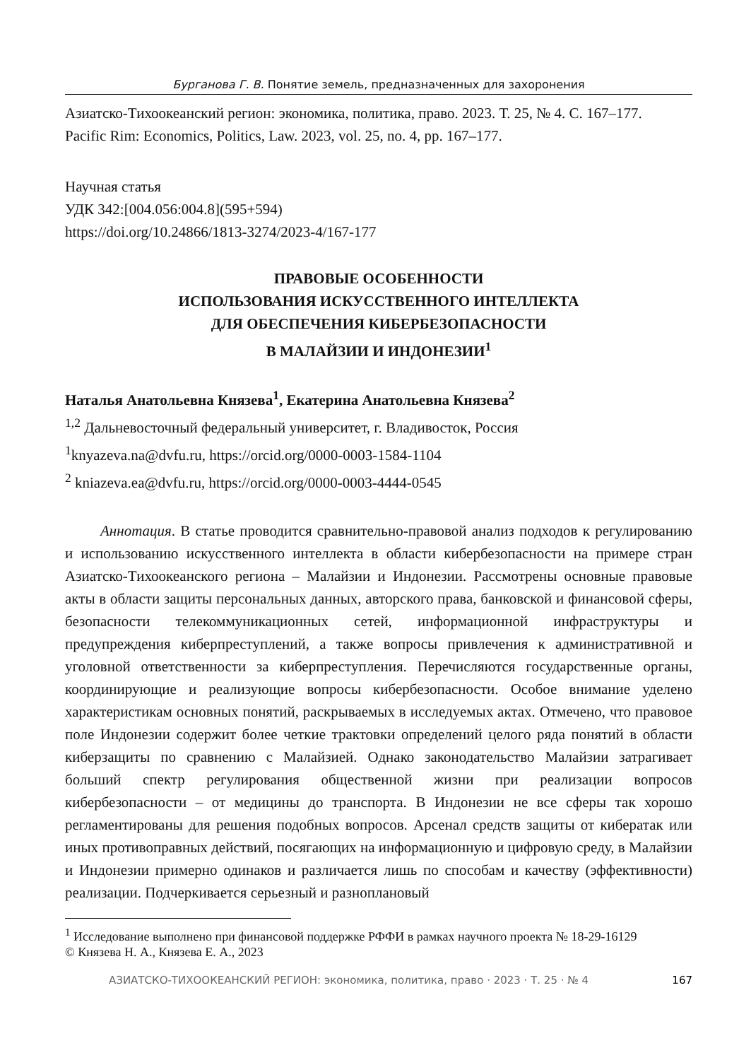Бурганова Г. В. Понятие земель, предназначенных для захоронения
Азиатско-Тихоокеанский регион: экономика, политика, право. 2023. Т. 25, № 4. С. 167–177.
Pacific Rim: Economics, Politics, Law. 2023, vol. 25, no. 4, pp. 167–177.
Научная статья
УДК 342:[004.056:004.8](595+594)
https://doi.org/10.24866/1813-3274/2023-4/167-177
ПРАВОВЫЕ ОСОБЕННОСТИ
ИСПОЛЬЗОВАНИЯ ИСКУССТВЕННОГО ИНТЕЛЛЕКТА
ДЛЯ ОБЕСПЕЧЕНИЯ КИБЕРБЕЗОПАСНОСТИ
В МАЛАЙЗИИ И ИНДОНЕЗИИ<sup>1</sup>
Наталья Анатольевна Князева<sup>1</sup>, Екатерина Анатольевна Князева<sup>2</sup>
<sup>1,2</sup> Дальневосточный федеральный университет, г. Владивосток, Россия
<sup>1</sup> knyazeva.na@dvfu.ru, https://orcid.org/0000-0003-1584-1104
<sup>2</sup> kniazeva.ea@dvfu.ru, https://orcid.org/0000-0003-4444-0545
Аннотация. В статье проводится сравнительно-правовой анализ подходов к регулированию и использованию искусственного интеллекта в области кибербезопасности на примере стран Азиатско-Тихоокеанского региона – Малайзии и Индонезии. Рассмотрены основные правовые акты в области защиты персональных данных, авторского права, банковской и финансовой сферы, безопасности телекоммуникационных сетей, информационной инфраструктуры и предупреждения киберпреступлений, а также вопросы привлечения к административной и уголовной ответственности за киберпреступления. Перечисляются государственные органы, координирующие и реализующие вопросы кибербезопасности. Особое внимание уделено характеристикам основных понятий, раскрываемых в исследуемых актах. Отмечено, что правовое поле Индонезии содержит более четкие трактовки определений целого ряда понятий в области киберзащиты по сравнению с Малайзией. Однако законодательство Малайзии затрагивает больший спектр регулирования общественной жизни при реализации вопросов кибербезопасности – от медицины до транспорта. В Индонезии не все сферы так хорошо регламентированы для решения подобных вопросов. Арсенал средств защиты от кибератак или иных противоправных действий, посягающих на информационную и цифровую среду, в Малайзии и Индонезии примерно одинаков и различается лишь по способам и качеству (эффективности) реализации. Подчеркивается серьезный и разноплановый
<sup>1</sup> Исследование выполнено при финансовой поддержке РФФИ в рамках научного проекта № 18-29-16129
© Князева Н. А., Князева Е. А., 2023
АЗИАТСКО-ТИХООКЕАНСКИЙ РЕГИОН: экономика, политика, право · 2023 · Т. 25 · № 4 167